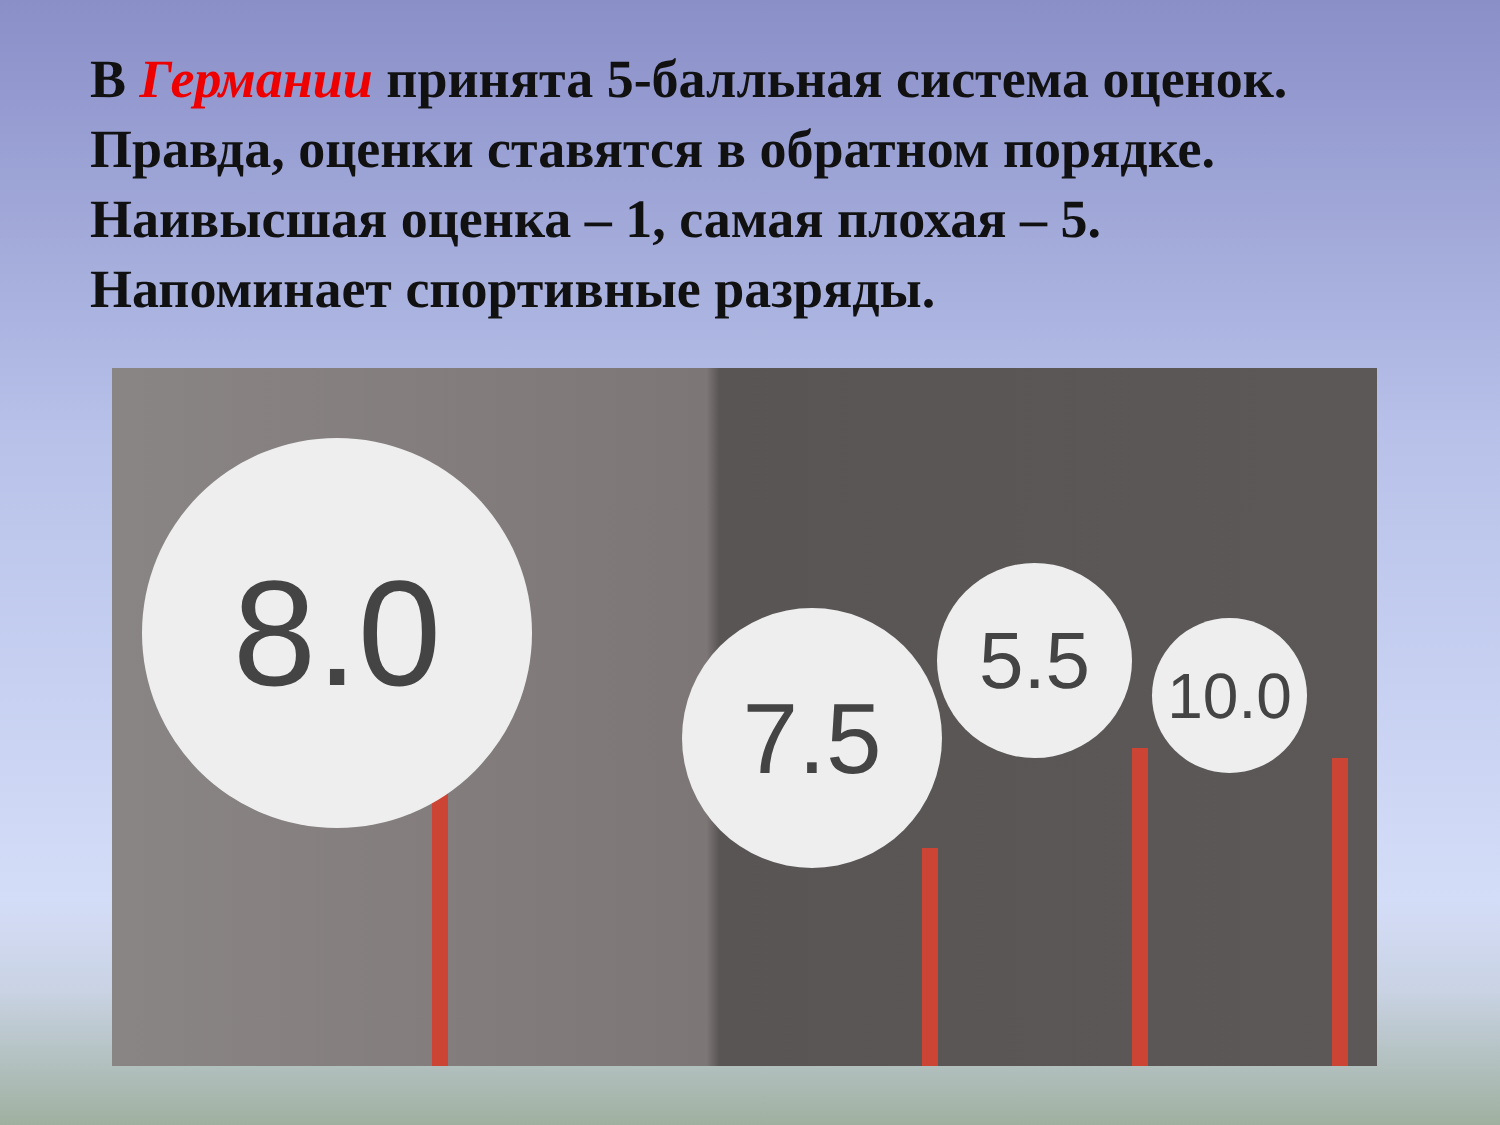В Германии принята 5-балльная система оценок.
Правда, оценки ставятся в обратном порядке.
Наивысшая оценка – 1, самая плохая – 5.
Напоминает спортивные разряды.
8.0
7.5 5.5 10.0